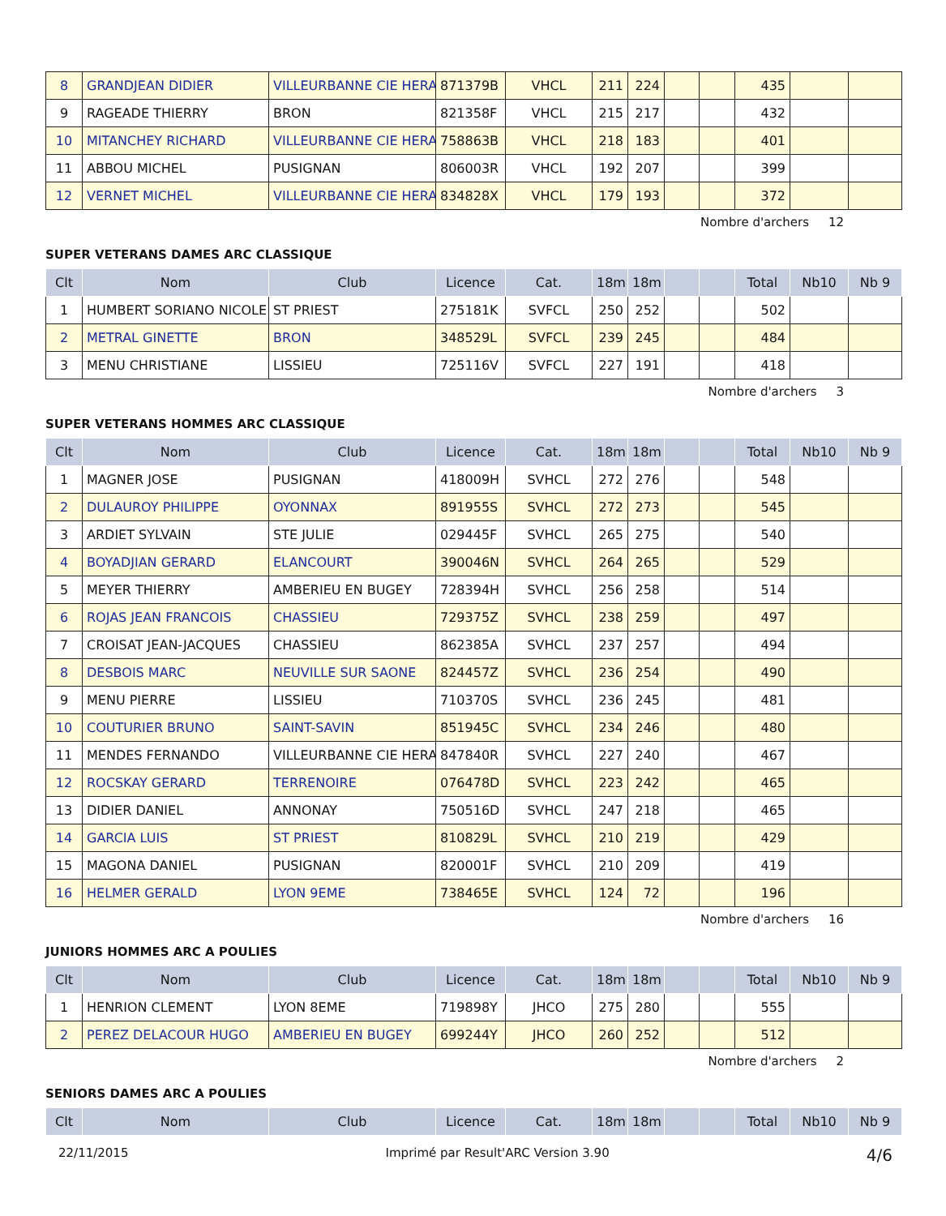| 8 | GRANDJEAN DIDIER | VILLEURBANNE CIE HERA | 871379B | VHCL | 211 | 224 | | | 435 | | |
| 9 | RAGEADE THIERRY | BRON | 821358F | VHCL | 215 | 217 | | | 432 | | |
| 10 | MITANCHEY RICHARD | VILLEURBANNE CIE HERA | 758863B | VHCL | 218 | 183 | | | 401 | | |
| 11 | ABBOU MICHEL | PUSIGNAN | 806003R | VHCL | 192 | 207 | | | 399 | | |
| 12 | VERNET MICHEL | VILLEURBANNE CIE HERA | 834828X | VHCL | 179 | 193 | | | 372 | | |
Nombre d'archers 12
SUPER VETERANS DAMES ARC CLASSIQUE
| Clt | Nom | Club | Licence | Cat. | 18m | 18m | | | Total | Nb10 | Nb 9 |
| --- | --- | --- | --- | --- | --- | --- | --- | --- | --- | --- | --- |
| 1 | HUMBERT SORIANO NICOLE | ST PRIEST | 275181K | SVFCL | 250 | 252 | | | 502 | | |
| 2 | METRAL GINETTE | BRON | 348529L | SVFCL | 239 | 245 | | | 484 | | |
| 3 | MENU CHRISTIANE | LISSIEU | 725116V | SVFCL | 227 | 191 | | | 418 | | |
Nombre d'archers 3
SUPER VETERANS HOMMES ARC CLASSIQUE
| Clt | Nom | Club | Licence | Cat. | 18m | 18m | | | Total | Nb10 | Nb 9 |
| --- | --- | --- | --- | --- | --- | --- | --- | --- | --- | --- | --- |
| 1 | MAGNER JOSE | PUSIGNAN | 418009H | SVHCL | 272 | 276 | | | 548 | | |
| 2 | DULAUROY PHILIPPE | OYONNAX | 891955S | SVHCL | 272 | 273 | | | 545 | | |
| 3 | ARDIET SYLVAIN | STE JULIE | 029445F | SVHCL | 265 | 275 | | | 540 | | |
| 4 | BOYADJIAN GERARD | ELANCOURT | 390046N | SVHCL | 264 | 265 | | | 529 | | |
| 5 | MEYER THIERRY | AMBERIEU EN BUGEY | 728394H | SVHCL | 256 | 258 | | | 514 | | |
| 6 | ROJAS JEAN FRANCOIS | CHASSIEU | 729375Z | SVHCL | 238 | 259 | | | 497 | | |
| 7 | CROISAT JEAN-JACQUES | CHASSIEU | 862385A | SVHCL | 237 | 257 | | | 494 | | |
| 8 | DESBOIS MARC | NEUVILLE SUR SAONE | 824457Z | SVHCL | 236 | 254 | | | 490 | | |
| 9 | MENU PIERRE | LISSIEU | 710370S | SVHCL | 236 | 245 | | | 481 | | |
| 10 | COUTURIER BRUNO | SAINT-SAVIN | 851945C | SVHCL | 234 | 246 | | | 480 | | |
| 11 | MENDES FERNANDO | VILLEURBANNE CIE HERA | 847840R | SVHCL | 227 | 240 | | | 467 | | |
| 12 | ROCSKAY GERARD | TERRENOIRE | 076478D | SVHCL | 223 | 242 | | | 465 | | |
| 13 | DIDIER DANIEL | ANNONAY | 750516D | SVHCL | 247 | 218 | | | 465 | | |
| 14 | GARCIA LUIS | ST PRIEST | 810829L | SVHCL | 210 | 219 | | | 429 | | |
| 15 | MAGONA DANIEL | PUSIGNAN | 820001F | SVHCL | 210 | 209 | | | 419 | | |
| 16 | HELMER GERALD | LYON 9EME | 738465E | SVHCL | 124 | 72 | | | 196 | | |
Nombre d'archers 16
JUNIORS HOMMES ARC A POULIES
| Clt | Nom | Club | Licence | Cat. | 18m | 18m | | | Total | Nb10 | Nb 9 |
| --- | --- | --- | --- | --- | --- | --- | --- | --- | --- | --- | --- |
| 1 | HENRION CLEMENT | LYON 8EME | 719898Y | JHCO | 275 | 280 | | | 555 | | |
| 2 | PEREZ DELACOUR HUGO | AMBERIEU EN BUGEY | 699244Y | JHCO | 260 | 252 | | | 512 | | |
Nombre d'archers 2
SENIORS DAMES ARC A POULIES
| Clt | Nom | Club | Licence | Cat. | 18m | 18m | | | Total | Nb10 | Nb 9 |
| --- | --- | --- | --- | --- | --- | --- | --- | --- | --- | --- | --- |
22/11/2015 Imprimé par Result'ARC Version 3.90 4/6